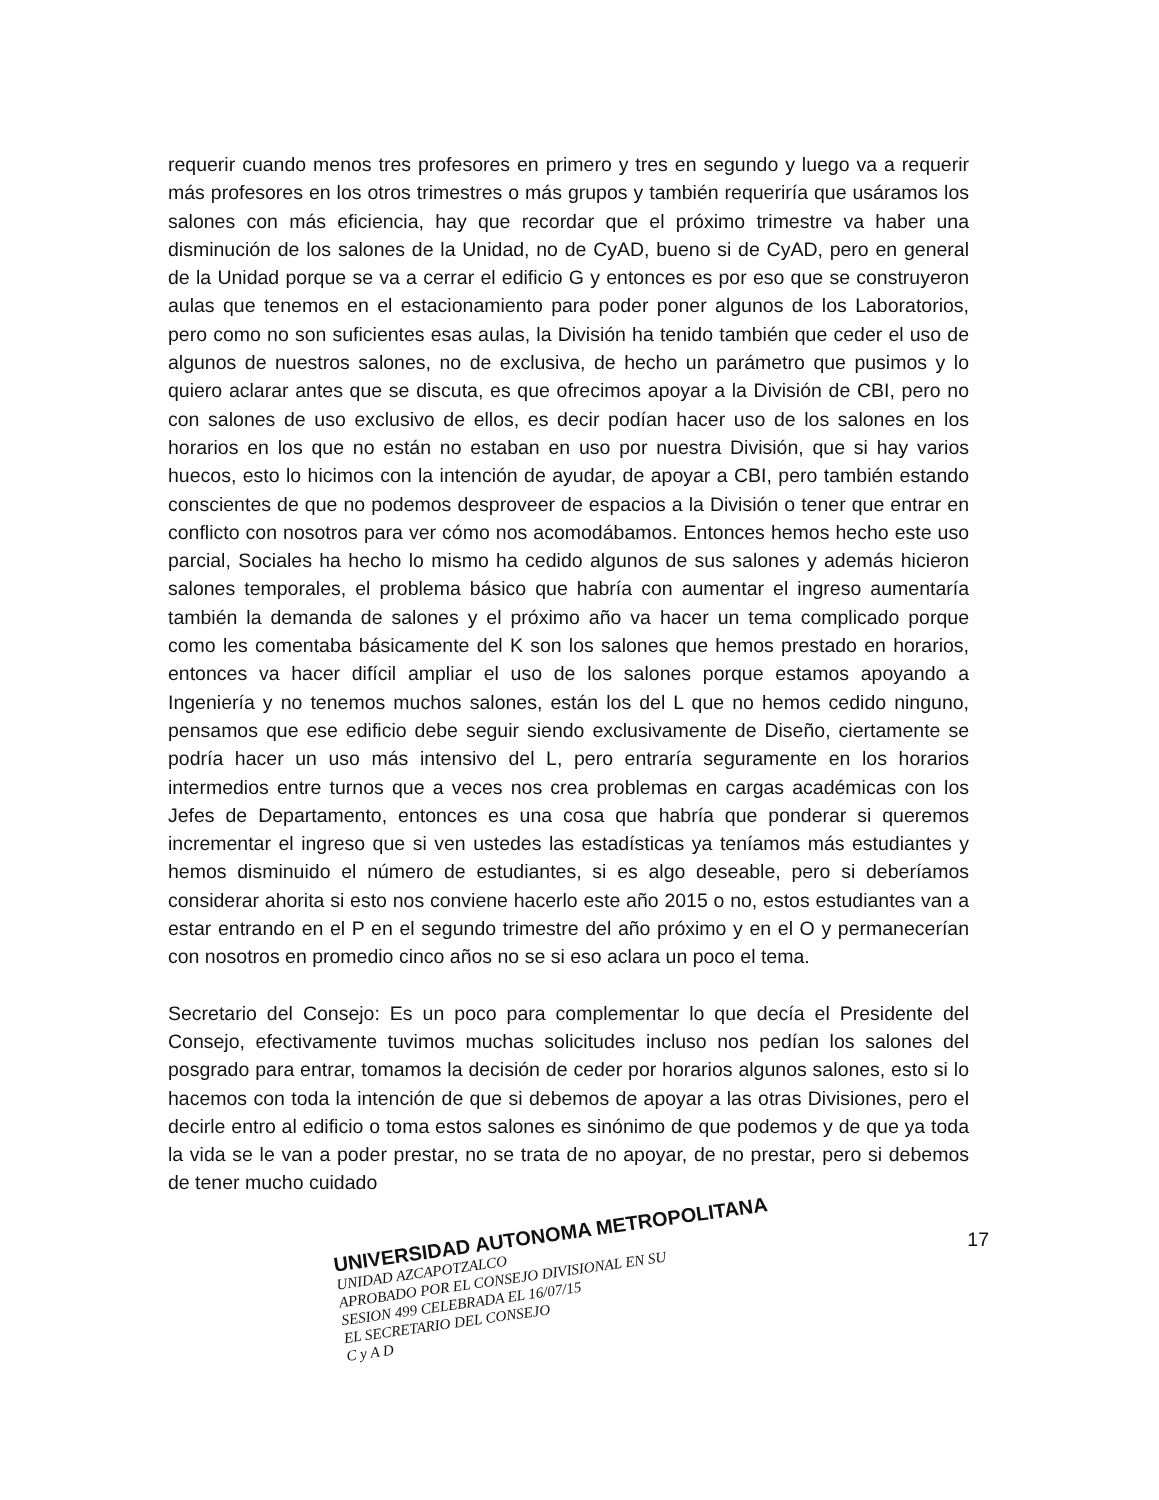requerir cuando menos tres profesores en primero y tres en segundo y luego va a requerir más profesores en los otros trimestres o más grupos y también requeriría que usáramos los salones con más eficiencia, hay que recordar que el próximo trimestre va haber una disminución de los salones de la Unidad, no de CyAD, bueno si de CyAD, pero en general de la Unidad porque se va a cerrar el edificio G y entonces es por eso que se construyeron aulas que tenemos en el estacionamiento para poder poner algunos de los Laboratorios, pero como no son suficientes esas aulas, la División ha tenido también que ceder el uso de algunos de nuestros salones, no de exclusiva, de hecho un parámetro que pusimos y lo quiero aclarar antes que se discuta, es que ofrecimos apoyar a la División de CBI, pero no con salones de uso exclusivo de ellos, es decir podían hacer uso de los salones en los horarios en los que no están no estaban en uso por nuestra División, que si hay varios huecos, esto lo hicimos con la intención de ayudar, de apoyar a CBI, pero también estando conscientes de que no podemos desproveer de espacios a la División o tener que entrar en conflicto con nosotros para ver cómo nos acomodábamos. Entonces hemos hecho este uso parcial, Sociales ha hecho lo mismo ha cedido algunos de sus salones y además hicieron salones temporales, el problema básico que habría con aumentar el ingreso aumentaría también la demanda de salones y el próximo año va hacer un tema complicado porque como les comentaba básicamente del K son los salones que hemos prestado en horarios, entonces va hacer difícil ampliar el uso de los salones porque estamos apoyando a Ingeniería y no tenemos muchos salones, están los del L que no hemos cedido ninguno, pensamos que ese edificio debe seguir siendo exclusivamente de Diseño, ciertamente se podría hacer un uso más intensivo del L, pero entraría seguramente en los horarios intermedios entre turnos que a veces nos crea problemas en cargas académicas con los Jefes de Departamento, entonces es una cosa que habría que ponderar si queremos incrementar el ingreso que si ven ustedes las estadísticas ya teníamos más estudiantes y hemos disminuido el número de estudiantes, si es algo deseable, pero si deberíamos considerar ahorita si esto nos conviene hacerlo este año 2015 o no, estos estudiantes van a estar entrando en el P en el segundo trimestre del año próximo y en el O y permanecerían con nosotros en promedio cinco años no se si eso aclara un poco el tema.
Secretario del Consejo: Es un poco para complementar lo que decía el Presidente del Consejo, efectivamente tuvimos muchas solicitudes incluso nos pedían los salones del posgrado para entrar, tomamos la decisión de ceder por horarios algunos salones, esto si lo hacemos con toda la intención de que si debemos de apoyar a las otras Divisiones, pero el decirle entro al edificio o toma estos salones es sinónimo de que podemos y de que ya toda la vida se le van a poder prestar, no se trata de no apoyar, de no prestar, pero si debemos de tener mucho cuidado
UNIVERSIDAD AUTONOMA METROPOLITANA
UNIDAD AZCAPOTZALCO
APROBADO POR EL CONSEJO DIVISIONAL EN SU
SESION 499 CELEBRADA EL 16/07/15
EL SECRETARIO DEL CONSEJO
C y A D
17